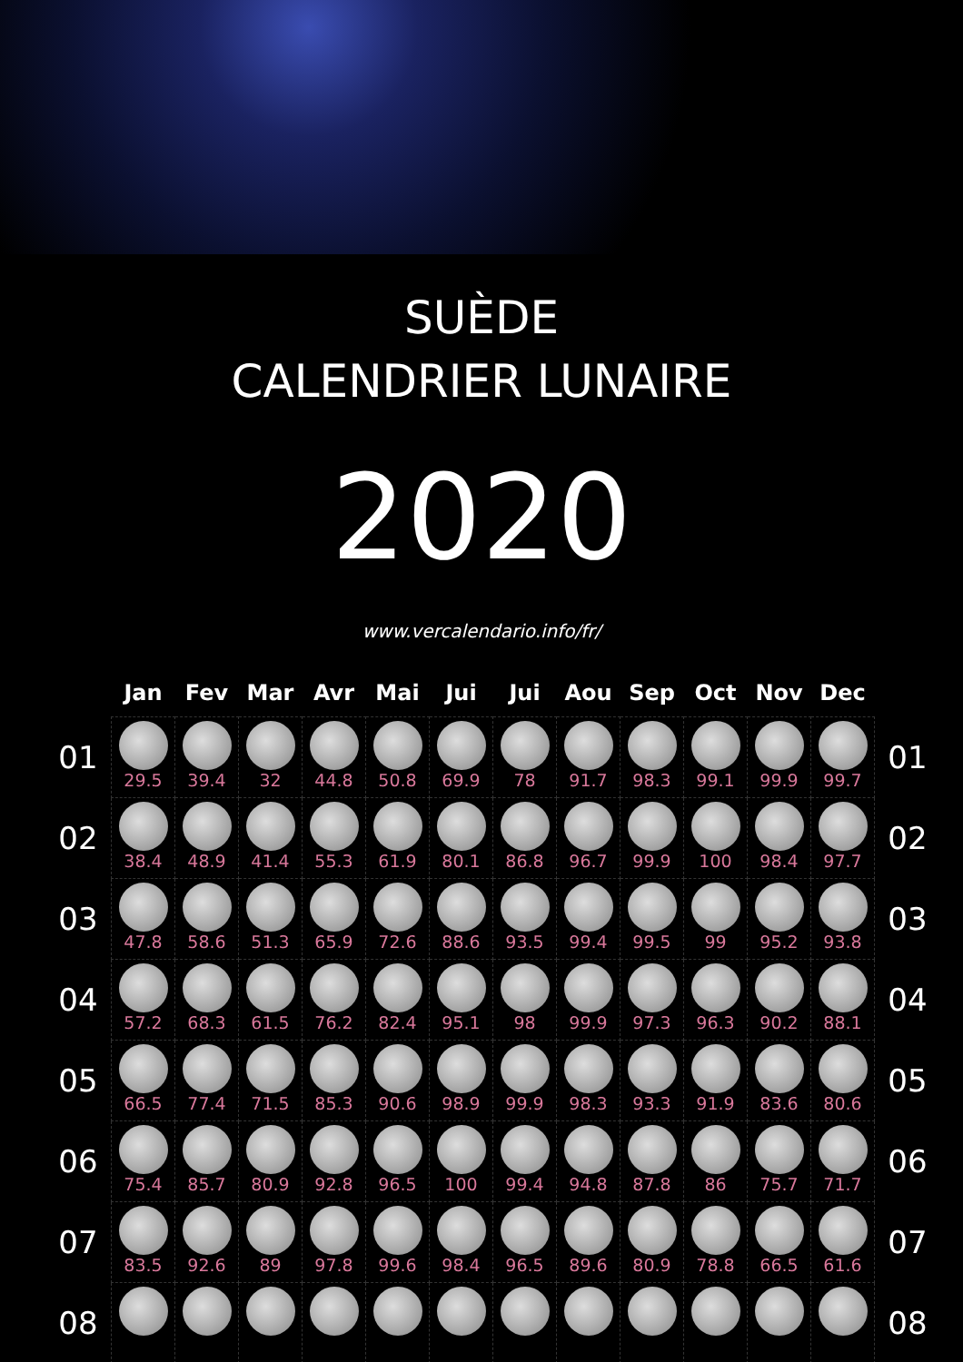SUÈDE
CALENDRIER LUNAIRE
2020
www.vercalendario.info/fr/
| | Jan | Fev | Mar | Avr | Mai | Jui | Jui | Aou | Sep | Oct | Nov | Dec | |
| --- | --- | --- | --- | --- | --- | --- | --- | --- | --- | --- | --- | --- | --- |
| 01 | 29.5 | 39.4 | 32 | 44.8 | 50.8 | 69.9 | 78 | 91.7 | 98.3 | 99.1 | 99.9 | 99.7 | 01 |
| 02 | 38.4 | 48.9 | 41.4 | 55.3 | 61.9 | 80.1 | 86.8 | 96.7 | 99.9 | 100 | 98.4 | 97.7 | 02 |
| 03 | 47.8 | 58.6 | 51.3 | 65.9 | 72.6 | 88.6 | 93.5 | 99.4 | 99.5 | 99 | 95.2 | 93.8 | 03 |
| 04 | 57.2 | 68.3 | 61.5 | 76.2 | 82.4 | 95.1 | 98 | 99.9 | 97.3 | 96.3 | 90.2 | 88.1 | 04 |
| 05 | 66.5 | 77.4 | 71.5 | 85.3 | 90.6 | 98.9 | 99.9 | 98.3 | 93.3 | 91.9 | 83.6 | 80.6 | 05 |
| 06 | 75.4 | 85.7 | 80.9 | 92.8 | 96.5 | 100 | 99.4 | 94.8 | 87.8 | 86 | 75.7 | 71.7 | 06 |
| 07 | 83.5 | 92.6 | 89 | 97.8 | 99.6 | 98.4 | 96.5 | 89.6 | 80.9 | 78.8 | 66.5 | 61.6 | 07 |
| 08 | | | | | | | | | | | | | 08 |